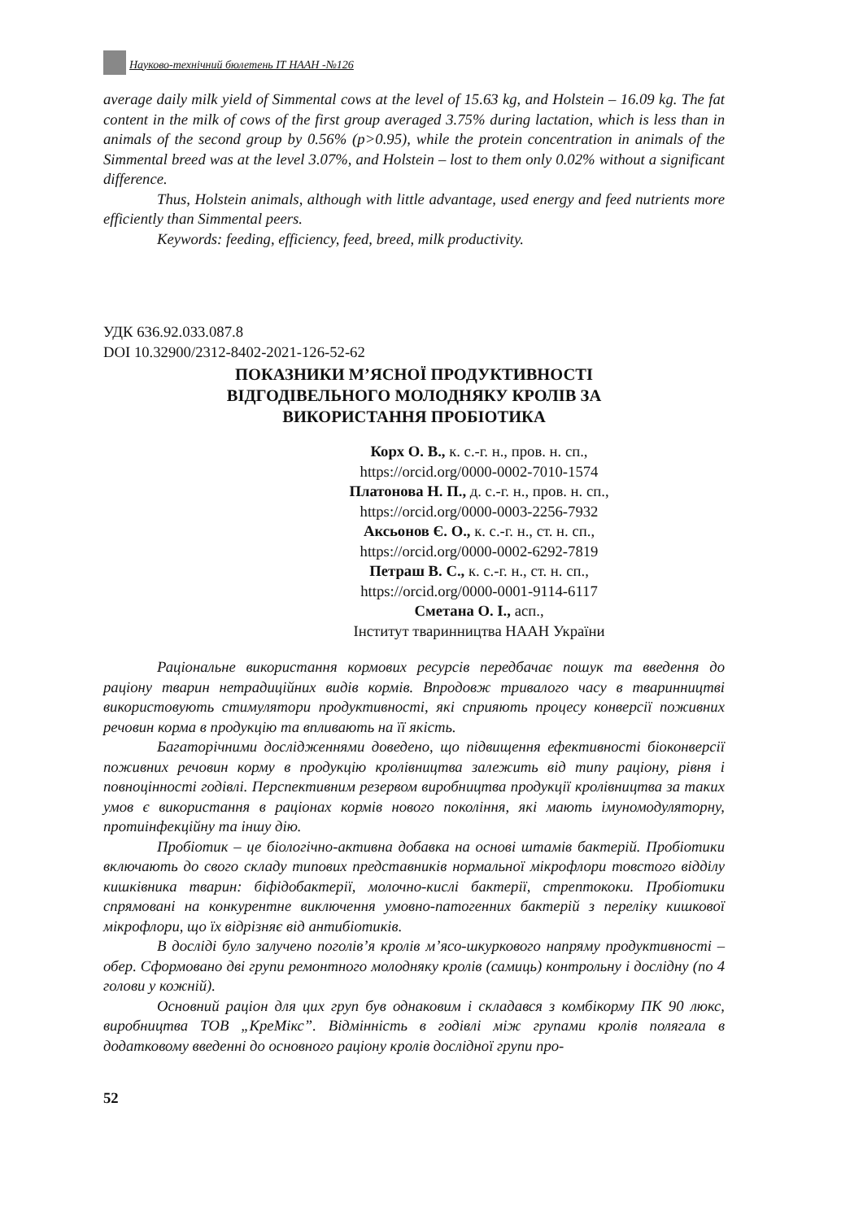Науково-технічний бюлетень ІТ НААН -№126
average daily milk yield of Simmental cows at the level of 15.63 kg, and Holstein – 16.09 kg. The fat content in the milk of cows of the first group averaged 3.75% during lactation, which is less than in animals of the second group by 0.56% (p>0.95), while the protein concentration in animals of the Simmental breed was at the level 3.07%, and Holstein – lost to them only 0.02% without a significant difference.
Thus, Holstein animals, although with little advantage, used energy and feed nutrients more efficiently than Simmental peers.
Keywords: feeding, efficiency, feed, breed, milk productivity.
УДК 636.92.033.087.8
DOI 10.32900/2312-8402-2021-126-52-62
ПОКАЗНИКИ М’ЯСНОЇ ПРОДУКТИВНОСТІ
ВІДГОДІВЕЛЬНОГО МОЛОДНЯКУ КРОЛІВ ЗА
ВИКОРИСТАННЯ ПРОБІОТИКА
Корх О. В., к. с.-г. н., пров. н. сп.,
https://orcid.org/0000-0002-7010-1574
Платонова Н. П., д. с.-г. н., пров. н. сп.,
https://orcid.org/0000-0003-2256-7932
Аксьонов Є. О., к. с.-г. н., ст. н. сп.,
https://orcid.org/0000-0002-6292-7819
Петраш В. С., к. с.-г. н., ст. н. сп.,
https://orcid.org/0000-0001-9114-6117
Сметана О. І., асп.,
Інститут тваринництва НААН України
Раціональне використання кормових ресурсів передбачає пошук та введення до раціону тварин нетрадиційних видів кормів. Впродовж тривалого часу в тваринництві використовують стимулятори продуктивності, які сприяють процесу конверсії поживних речовин корма в продукцію та впливають на її якість.
Багаторічними дослідженнями доведено, що підвищення ефективності біоконверсії поживних речовин корму в продукцію кролівництва залежить від типу раціону, рівня і повноцінності годівлі. Перспективним резервом виробництва продукції кролівництва за таких умов є використання в раціонах кормів нового покоління, які мають імуномодуляторну, протиінфекційну та іншу дію.
Пробіотик – це біологічно-активна добавка на основі штамів бактерій. Пробіотики включають до свого складу типових представників нормальної мікрофлори товстого відділу кишківника тварин: біфідобактерії, молочно-кислі бактерії, стрептококи. Пробіотики спрямовані на конкурентне виключення умовно-патогенних бактерій з переліку кишкової мікрофлори, що їх відрізняє від антибіотиків.
В досліді було залучено поголів’я кролів м’ясо-шкуркового напряму продуктивності – обер. Сформовано дві групи ремонтного молодняку кролів (самиць) контрольну і дослідну (по 4 голови у кожній).
Основний раціон для цих груп був однаковим і складався з комбікорму ПК 90 люкс, виробництва ТОВ „КреМікс”. Відмінність в годівлі між групами кролів полягала в додатковому введенні до основного раціону кролів дослідної групи про-
52